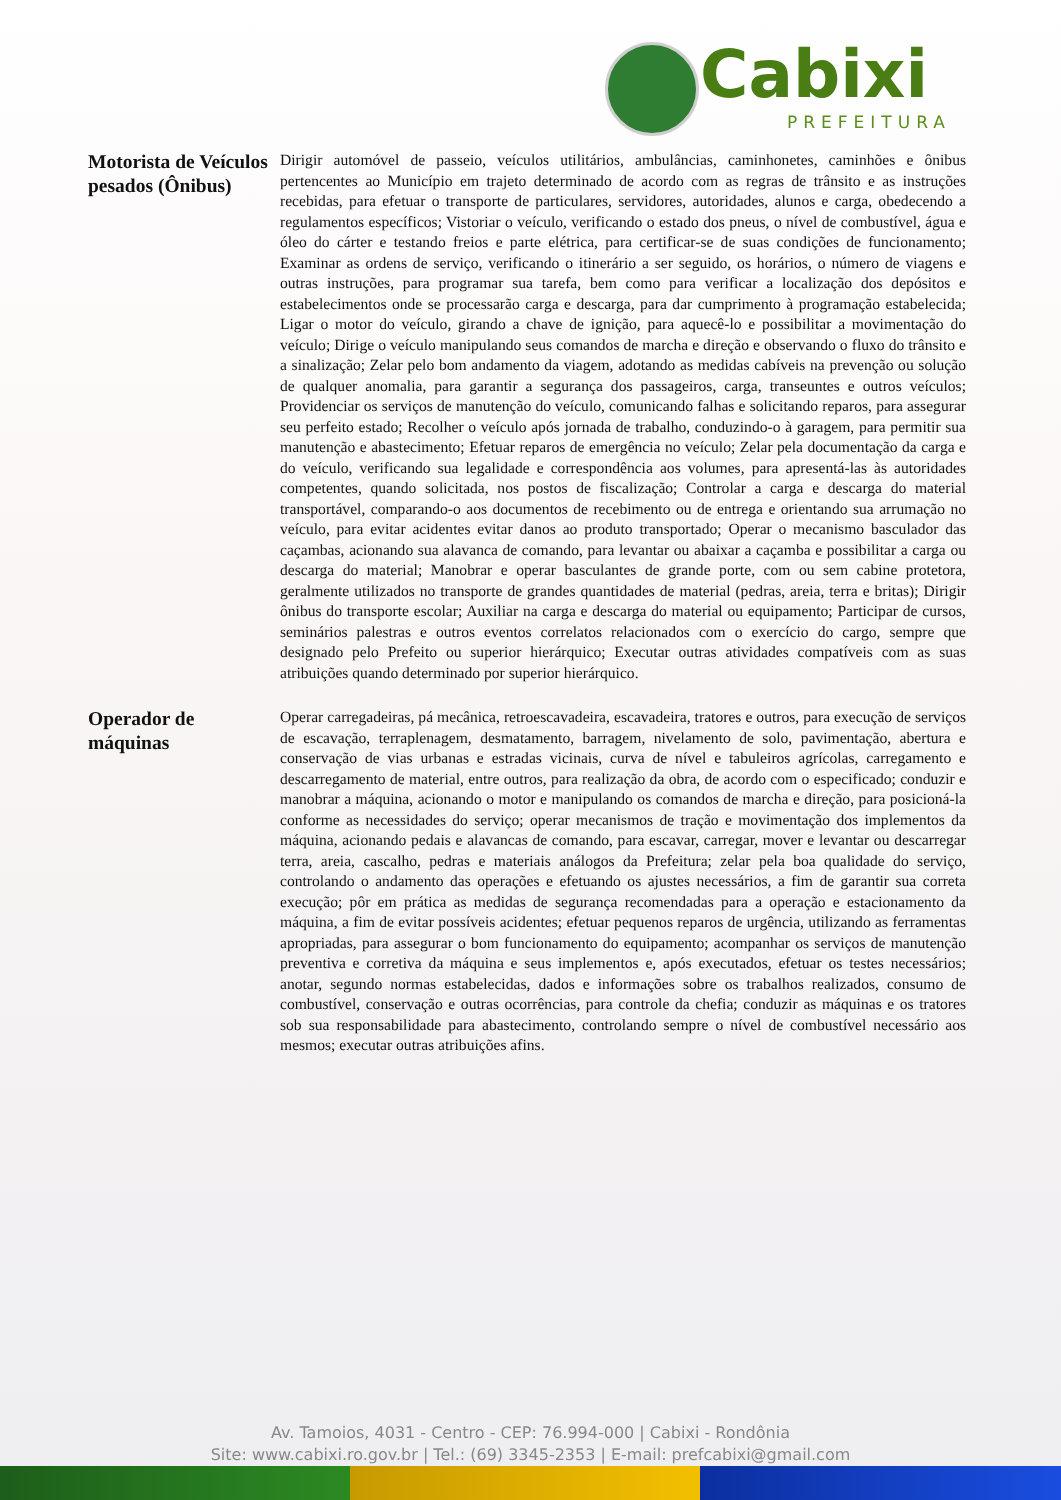Cabixi
PREFEITURA
| Motorista de Veículos pesados (Ônibus) | Dirigir automóvel de passeio, veículos utilitários, ambulâncias, caminhonetes, caminhões e ônibus pertencentes ao Município em trajeto determinado de acordo com as regras de trânsito e as instruções recebidas, para efetuar o transporte de particulares, servidores, autoridades, alunos e carga, obedecendo a regulamentos específicos; Vistoriar o veículo, verificando o estado dos pneus, o nível de combustível, água e óleo do cárter e testando freios e parte elétrica, para certificar-se de suas condições de funcionamento; Examinar as ordens de serviço, verificando o itinerário a ser seguido, os horários, o número de viagens e outras instruções, para programar sua tarefa, bem como para verificar a localização dos depósitos e estabelecimentos onde se processarão carga e descarga, para dar cumprimento à programação estabelecida; Ligar o motor do veículo, girando a chave de ignição, para aquecê-lo e possibilitar a movimentação do veículo; Dirige o veículo manipulando seus comandos de marcha e direção e observando o fluxo do trânsito e a sinalização; Zelar pelo bom andamento da viagem, adotando as medidas cabíveis na prevenção ou solução de qualquer anomalia, para garantir a segurança dos passageiros, carga, transeuntes e outros veículos; Providenciar os serviços de manutenção do veículo, comunicando falhas e solicitando reparos, para assegurar seu perfeito estado; Recolher o veículo após jornada de trabalho, conduzindo-o à garagem, para permitir sua manutenção e abastecimento; Efetuar reparos de emergência no veículo; Zelar pela documentação da carga e do veículo, verificando sua legalidade e correspondência aos volumes, para apresentá-las às autoridades competentes, quando solicitada, nos postos de fiscalização; Controlar a carga e descarga do material transportável, comparando-o aos documentos de recebimento ou de entrega e orientando sua arrumação no veículo, para evitar acidentes evitar danos ao produto transportado; Operar o mecanismo basculador das caçambas, acionando sua alavanca de comando, para levantar ou abaixar a caçamba e possibilitar a carga ou descarga do material; Manobrar e operar basculantes de grande porte, com ou sem cabine protetora, geralmente utilizados no transporte de grandes quantidades de material (pedras, areia, terra e britas); Dirigir ônibus do transporte escolar; Auxiliar na carga e descarga do material ou equipamento; Participar de cursos, seminários palestras e outros eventos correlatos relacionados com o exercício do cargo, sempre que designado pelo Prefeito ou superior hierárquico; Executar outras atividades compatíveis com as suas atribuições quando determinado por superior hierárquico. |
| Operador de máquinas | Operar carregadeiras, pá mecânica, retroescavadeira, escavadeira, tratores e outros, para execução de serviços de escavação, terraplenagem, desmatamento, barragem, nivelamento de solo, pavimentação, abertura e conservação de vias urbanas e estradas vicinais, curva de nível e tabuleiros agrícolas, carregamento e descarregamento de material, entre outros, para realização da obra, de acordo com o especificado; conduzir e manobrar a máquina, acionando o motor e manipulando os comandos de marcha e direção, para posicioná-la conforme as necessidades do serviço; operar mecanismos de tração e movimentação dos implementos da máquina, acionando pedais e alavancas de comando, para escavar, carregar, mover e levantar ou descarregar terra, areia, cascalho, pedras e materiais análogos da Prefeitura; zelar pela boa qualidade do serviço, controlando o andamento das operações e efetuando os ajustes necessários, a fim de garantir sua correta execução; pôr em prática as medidas de segurança recomendadas para a operação e estacionamento da máquina, a fim de evitar possíveis acidentes; efetuar pequenos reparos de urgência, utilizando as ferramentas apropriadas, para assegurar o bom funcionamento do equipamento; acompanhar os serviços de manutenção preventiva e corretiva da máquina e seus implementos e, após executados, efetuar os testes necessários; anotar, segundo normas estabelecidas, dados e informações sobre os trabalhos realizados, consumo de combustível, conservação e outras ocorrências, para controle da chefia; conduzir as máquinas e os tratores sob sua responsabilidade para abastecimento, controlando sempre o nível de combustível necessário aos mesmos; executar outras atribuições afins. |
Av. Tamoios, 4031 - Centro - CEP: 76.994-000 | Cabixi - Rondônia
Site: www.cabixi.ro.gov.br | Tel.: (69) 3345-2353 | E-mail: prefcabixi@gmail.com